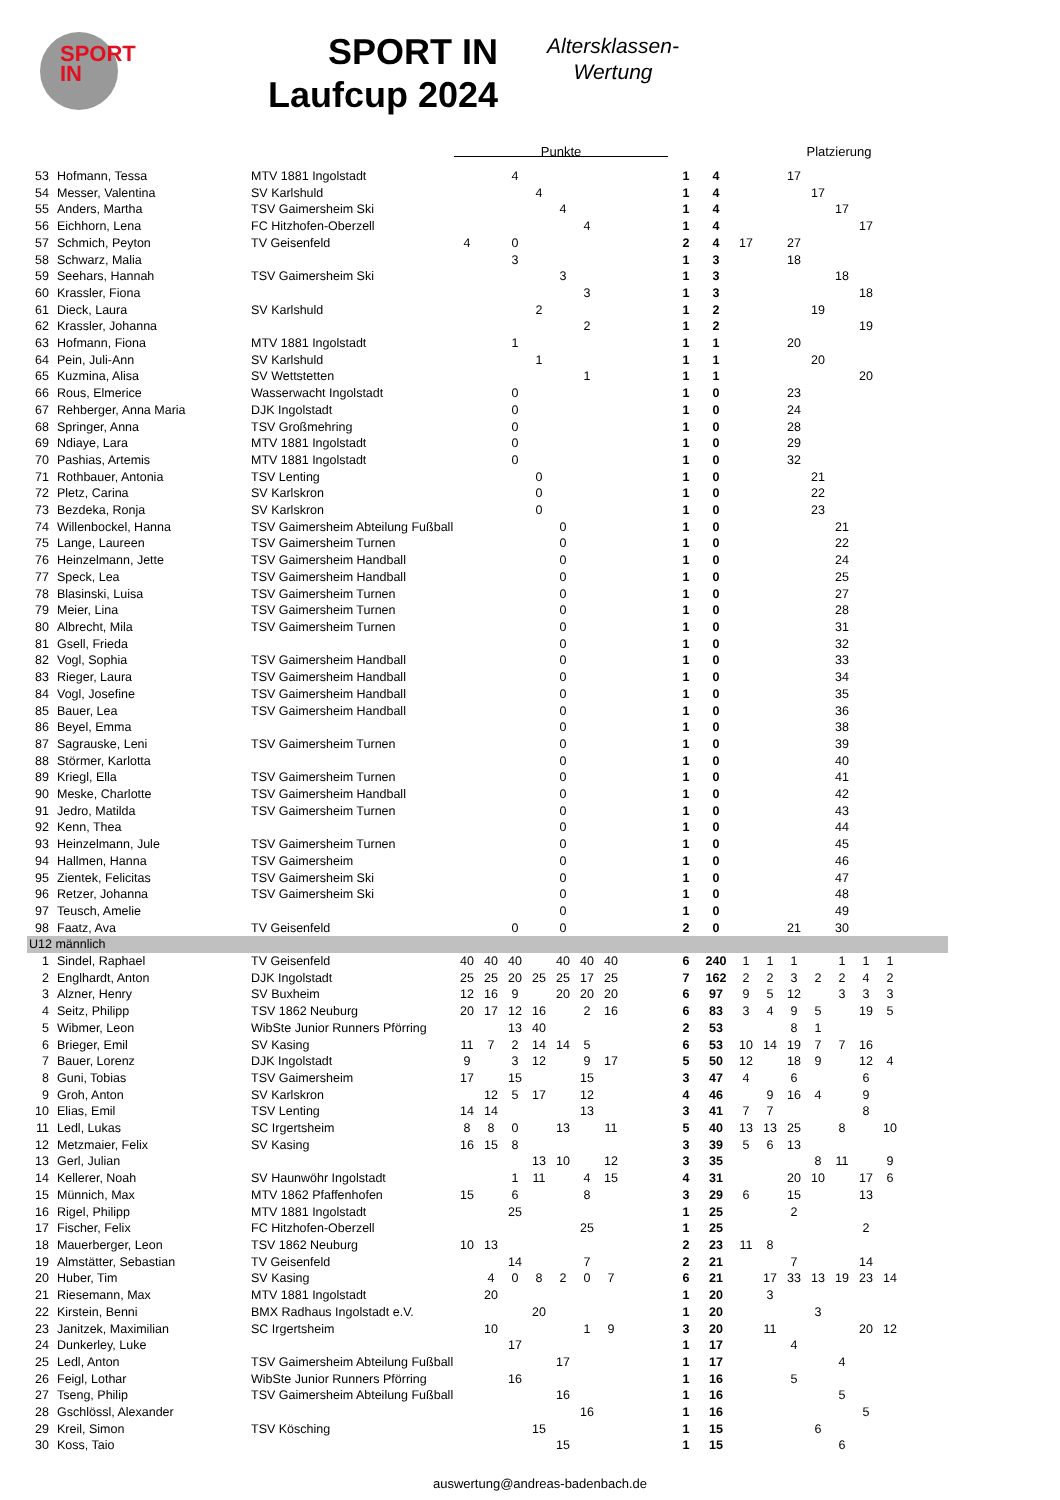SPORT
IN
SPORT IN
Laufcup 2024
Altersklassen-
Wertung
Punkte Platzierung
| 53 | Hofmann, Tessa | MTV 1881 Ingolstadt | | | 4 | | | | | | 1 | 4 | | | 17 | | | | | |
| 54 | Messer, Valentina | SV Karlshuld | | | | 4 | | | | | 1 | 4 | | | | 17 | | | | |
| 55 | Anders, Martha | TSV Gaimersheim Ski | | | | | 4 | | | | 1 | 4 | | | | | 17 | | | |
| 56 | Eichhorn, Lena | FC Hitzhofen-Oberzell | | | | | | 4 | | | 1 | 4 | | | | | | 17 | | |
| 57 | Schmich, Peyton | TV Geisenfeld | 4 | | 0 | | | | | | 2 | 4 | 17 | | 27 | | | | | |
| 58 | Schwarz, Malia | | | | 3 | | | | | | 1 | 3 | | | 18 | | | | | |
| 59 | Seehars, Hannah | TSV Gaimersheim Ski | | | | | 3 | | | | 1 | 3 | | | | | 18 | | | |
| 60 | Krassler, Fiona | | | | | | | 3 | | | 1 | 3 | | | | | | 18 | | |
| 61 | Dieck, Laura | SV Karlshuld | | | | 2 | | | | | 1 | 2 | | | | 19 | | | | |
| 62 | Krassler, Johanna | | | | | | | 2 | | | 1 | 2 | | | | | | 19 | | |
| 63 | Hofmann, Fiona | MTV 1881 Ingolstadt | | | 1 | | | | | | 1 | 1 | | | 20 | | | | | |
| 64 | Pein, Juli-Ann | SV Karlshuld | | | | 1 | | | | | 1 | 1 | | | | 20 | | | | |
| 65 | Kuzmina, Alisa | SV Wettstetten | | | | | | 1 | | | 1 | 1 | | | | | | 20 | | |
| 66 | Rous, Elmerice | Wasserwacht Ingolstadt | | | 0 | | | | | | 1 | 0 | | | 23 | | | | | |
| 67 | Rehberger, Anna Maria | DJK Ingolstadt | | | 0 | | | | | | 1 | 0 | | | 24 | | | | | |
| 68 | Springer, Anna | TSV Großmehring | | | 0 | | | | | | 1 | 0 | | | 28 | | | | | |
| 69 | Ndiaye, Lara | MTV 1881 Ingolstadt | | | 0 | | | | | | 1 | 0 | | | 29 | | | | | |
| 70 | Pashias, Artemis | MTV 1881 Ingolstadt | | | 0 | | | | | | 1 | 0 | | | 32 | | | | | |
| 71 | Rothbauer, Antonia | TSV Lenting | | | | 0 | | | | | 1 | 0 | | | | 21 | | | | |
| 72 | Pletz, Carina | SV Karlskron | | | | 0 | | | | | 1 | 0 | | | | 22 | | | | |
| 73 | Bezdeka, Ronja | SV Karlskron | | | | 0 | | | | | 1 | 0 | | | | 23 | | | | |
| 74 | Willenbockel, Hanna | TSV Gaimersheim Abteilung Fußball | | | | | 0 | | | | 1 | 0 | | | | | 21 | | | |
| 75 | Lange, Laureen | TSV Gaimersheim Turnen | | | | | 0 | | | | 1 | 0 | | | | | 22 | | | |
| 76 | Heinzelmann, Jette | TSV Gaimersheim Handball | | | | | 0 | | | | 1 | 0 | | | | | 24 | | | |
| 77 | Speck, Lea | TSV Gaimersheim Handball | | | | | 0 | | | | 1 | 0 | | | | | 25 | | | |
| 78 | Blasinski, Luisa | TSV Gaimersheim Turnen | | | | | 0 | | | | 1 | 0 | | | | | 27 | | | |
| 79 | Meier, Lina | TSV Gaimersheim Turnen | | | | | 0 | | | | 1 | 0 | | | | | 28 | | | |
| 80 | Albrecht, Mila | TSV Gaimersheim Turnen | | | | | 0 | | | | 1 | 0 | | | | | 31 | | | |
| 81 | Gsell, Frieda | | | | | | 0 | | | | 1 | 0 | | | | | 32 | | | |
| 82 | Vogl, Sophia | TSV Gaimersheim Handball | | | | | 0 | | | | 1 | 0 | | | | | 33 | | | |
| 83 | Rieger, Laura | TSV Gaimersheim Handball | | | | | 0 | | | | 1 | 0 | | | | | 34 | | | |
| 84 | Vogl, Josefine | TSV Gaimersheim Handball | | | | | 0 | | | | 1 | 0 | | | | | 35 | | | |
| 85 | Bauer, Lea | TSV Gaimersheim Handball | | | | | 0 | | | | 1 | 0 | | | | | 36 | | | |
| 86 | Beyel, Emma | | | | | | 0 | | | | 1 | 0 | | | | | 38 | | | |
| 87 | Sagrauske, Leni | TSV Gaimersheim Turnen | | | | | 0 | | | | 1 | 0 | | | | | 39 | | | |
| 88 | Störmer, Karlotta | | | | | | 0 | | | | 1 | 0 | | | | | 40 | | | |
| 89 | Kriegl, Ella | TSV Gaimersheim Turnen | | | | | 0 | | | | 1 | 0 | | | | | 41 | | | |
| 90 | Meske, Charlotte | TSV Gaimersheim Handball | | | | | 0 | | | | 1 | 0 | | | | | 42 | | | |
| 91 | Jedro, Matilda | TSV Gaimersheim Turnen | | | | | 0 | | | | 1 | 0 | | | | | 43 | | | |
| 92 | Kenn, Thea | | | | | | 0 | | | | 1 | 0 | | | | | 44 | | | |
| 93 | Heinzelmann, Jule | TSV Gaimersheim Turnen | | | | | 0 | | | | 1 | 0 | | | | | 45 | | | |
| 94 | Hallmen, Hanna | TSV Gaimersheim | | | | | 0 | | | | 1 | 0 | | | | | 46 | | | |
| 95 | Zientek, Felicitas | TSV Gaimersheim Ski | | | | | 0 | | | | 1 | 0 | | | | | 47 | | | |
| 96 | Retzer, Johanna | TSV Gaimersheim Ski | | | | | 0 | | | | 1 | 0 | | | | | 48 | | | |
| 97 | Teusch, Amelie | | | | | | 0 | | | | 1 | 0 | | | | | 49 | | | |
| 98 | Faatz, Ava | TV Geisenfeld | | | 0 | | 0 | | | | 2 | 0 | | | 21 | | 30 | | | |
| U12 männlich | | | | | | | | | | | | | | | | | | | | |
| 1 | Sindel, Raphael | TV Geisenfeld | 40 | 40 | 40 | | 40 | 40 | 40 | | 6 | 240 | 1 | 1 | 1 | | 1 | 1 | 1 | |
| 2 | Englhardt, Anton | DJK Ingolstadt | 25 | 25 | 20 | 25 | 25 | 17 | 25 | | 7 | 162 | 2 | 2 | 3 | 2 | 2 | 4 | 2 | |
| 3 | Alzner, Henry | SV Buxheim | 12 | 16 | 9 | | 20 | 20 | 20 | | 6 | 97 | 9 | 5 | 12 | | 3 | 3 | 3 | |
| 4 | Seitz, Philipp | TSV 1862 Neuburg | 20 | 17 | 12 | 16 | | 2 | 16 | | 6 | 83 | 3 | 4 | 9 | 5 | | 19 | 5 | |
| 5 | Wibmer, Leon | WibSte Junior Runners Pförring | | | 13 | 40 | | | | | 2 | 53 | | | 8 | 1 | | | | |
| 6 | Brieger, Emil | SV Kasing | 11 | 7 | 2 | 14 | 14 | 5 | | | 6 | 53 | 10 | 14 | 19 | 7 | 7 | 16 | | |
| 7 | Bauer, Lorenz | DJK Ingolstadt | 9 | | 3 | 12 | | 9 | 17 | | 5 | 50 | 12 | | 18 | 9 | | 12 | 4 | |
| 8 | Guni, Tobias | TSV Gaimersheim | 17 | | 15 | | | 15 | | | 3 | 47 | 4 | | 6 | | | 6 | | |
| 9 | Groh, Anton | SV Karlskron | | 12 | 5 | 17 | | 12 | | | 4 | 46 | | 9 | 16 | 4 | | 9 | | |
| 10 | Elias, Emil | TSV Lenting | 14 | 14 | | | | 13 | | | 3 | 41 | 7 | 7 | | | | 8 | | |
| 11 | Ledl, Lukas | SC Irgertsheim | 8 | 8 | 0 | | 13 | | 11 | | 5 | 40 | 13 | 13 | 25 | | 8 | | 10 | |
| 12 | Metzmaier, Felix | SV Kasing | 16 | 15 | 8 | | | | | | 3 | 39 | 5 | 6 | 13 | | | | | |
| 13 | Gerl, Julian | | | | | 13 | 10 | | 12 | | 3 | 35 | | | | 8 | 11 | | 9 | |
| 14 | Kellerer, Noah | SV Haunwöhr Ingolstadt | | | 1 | 11 | | 4 | 15 | | 4 | 31 | | | 20 | 10 | | 17 | 6 | |
| 15 | Münnich, Max | MTV 1862 Pfaffenhofen | 15 | | 6 | | | 8 | | | 3 | 29 | 6 | | 15 | | | 13 | | |
| 16 | Rigel, Philipp | MTV 1881 Ingolstadt | | | 25 | | | | | | 1 | 25 | | | 2 | | | | | |
| 17 | Fischer, Felix | FC Hitzhofen-Oberzell | | | | | | 25 | | | 1 | 25 | | | | | | 2 | | |
| 18 | Mauerberger, Leon | TSV 1862 Neuburg | 10 | 13 | | | | | | | 2 | 23 | 11 | 8 | | | | | | |
| 19 | Almstätter, Sebastian | TV Geisenfeld | | | 14 | | | 7 | | | 2 | 21 | | | 7 | | | 14 | | |
| 20 | Huber, Tim | SV Kasing | | 4 | 0 | 8 | 2 | 0 | 7 | | 6 | 21 | | 17 | 33 | 13 | 19 | 23 | 14 | |
| 21 | Riesemann, Max | MTV 1881 Ingolstadt | | 20 | | | | | | | 1 | 20 | | 3 | | | | | | |
| 22 | Kirstein, Benni | BMX Radhaus Ingolstadt e.V. | | | | 20 | | | | | 1 | 20 | | | | 3 | | | | |
| 23 | Janitzek, Maximilian | SC Irgertsheim | | 10 | | | | 1 | 9 | | 3 | 20 | | 11 | | | | 20 | 12 | |
| 24 | Dunkerley, Luke | | | | 17 | | | | | | 1 | 17 | | | 4 | | | | | |
| 25 | Ledl, Anton | TSV Gaimersheim Abteilung Fußball | | | | | 17 | | | | 1 | 17 | | | | | 4 | | | |
| 26 | Feigl, Lothar | WibSte Junior Runners Pförring | | | 16 | | | | | | 1 | 16 | | | 5 | | | | | |
| 27 | Tseng, Philip | TSV Gaimersheim Abteilung Fußball | | | | | 16 | | | | 1 | 16 | | | | | 5 | | | |
| 28 | Gschlössl, Alexander | | | | | | | 16 | | | 1 | 16 | | | | | | 5 | | |
| 29 | Kreil, Simon | TSV Kösching | | | | 15 | | | | | 1 | 15 | | | | 6 | | | | |
| 30 | Koss, Taio | | | | | | 15 | | | | 1 | 15 | | | | | 6 | | | |
auswertung@andreas-badenbach.de